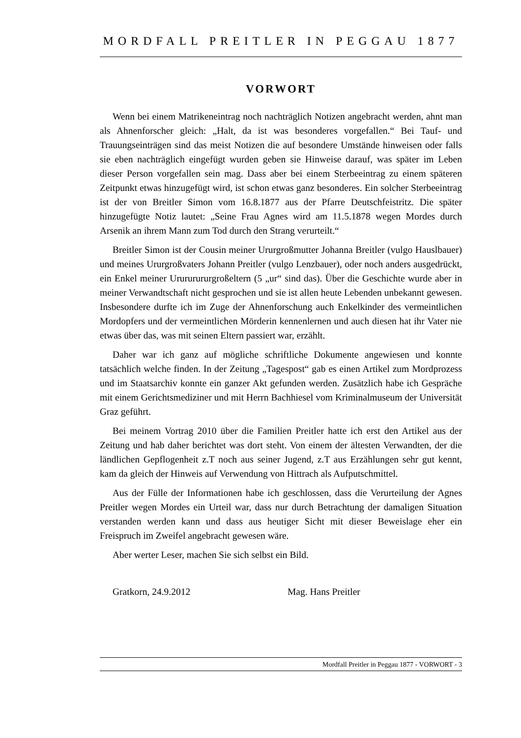MORDFALL PREITLER IN PEGGAU 1877
VORWORT
Wenn bei einem Matrikeneintrag noch nachträglich Notizen angebracht werden, ahnt man als Ahnenforscher gleich: „Halt, da ist was besonderes vorgefallen.“ Bei Tauf- und Trauungseinträgen sind das meist Notizen die auf besondere Umstände hinweisen oder falls sie eben nachträglich eingefügt wurden geben sie Hinweise darauf, was später im Leben dieser Person vorgefallen sein mag. Dass aber bei einem Sterbeeintrag zu einem späteren Zeitpunkt etwas hinzugefügt wird, ist schon etwas ganz besonderes. Ein solcher Sterbeeintrag ist der von Breitler Simon vom 16.8.1877 aus der Pfarre Deutschfeistritz. Die später hinzugefügte Notiz lautet: „Seine Frau Agnes wird am 11.5.1878 wegen Mordes durch Arsenik an ihrem Mann zum Tod durch den Strang verurteilt.“
Breitler Simon ist der Cousin meiner Ururgroßmutter Johanna Breitler (vulgo Hauslbauer) und meines Ururgroßvaters Johann Preitler (vulgo Lenzbauer), oder noch anders ausgedrückt, ein Enkel meiner Urururururgroßeltern (5 „ur“ sind das). Über die Geschichte wurde aber in meiner Verwandtschaft nicht gesprochen und sie ist allen heute Lebenden unbekannt gewesen. Insbesondere durfte ich im Zuge der Ahnenforschung auch Enkelkinder des vermeintlichen Mordopfers und der vermeintlichen Mörderin kennenlernen und auch diesen hat ihr Vater nie etwas über das, was mit seinen Eltern passiert war, erzählt.
Daher war ich ganz auf mögliche schriftliche Dokumente angewiesen und konnte tatsächlich welche finden. In der Zeitung „Tagespost“ gab es einen Artikel zum Mordprozess und im Staatsarchiv konnte ein ganzer Akt gefunden werden. Zusätzlich habe ich Gespräche mit einem Gerichtsmediziner und mit Herrn Bachhiesel vom Kriminalmuseum der Universität Graz geführt.
Bei meinem Vortrag 2010 über die Familien Preitler hatte ich erst den Artikel aus der Zeitung und hab daher berichtet was dort steht. Von einem der ältesten Verwandten, der die ländlichen Gepflogenheit z.T noch aus seiner Jugend, z.T aus Erzählungen sehr gut kennt, kam da gleich der Hinweis auf Verwendung von Hittrach als Aufputschmittel.
Aus der Fülle der Informationen habe ich geschlossen, dass die Verurteilung der Agnes Preitler wegen Mordes ein Urteil war, dass nur durch Betrachtung der damaligen Situation verstanden werden kann und dass aus heutiger Sicht mit dieser Beweislage eher ein Freispruch im Zweifel angebracht gewesen wäre.
Aber werter Leser, machen Sie sich selbst ein Bild.
Gratkorn, 24.9.2012 Mag. Hans Preitler
Mordfall Preitler in Peggau 1877 - VORWORT - 3